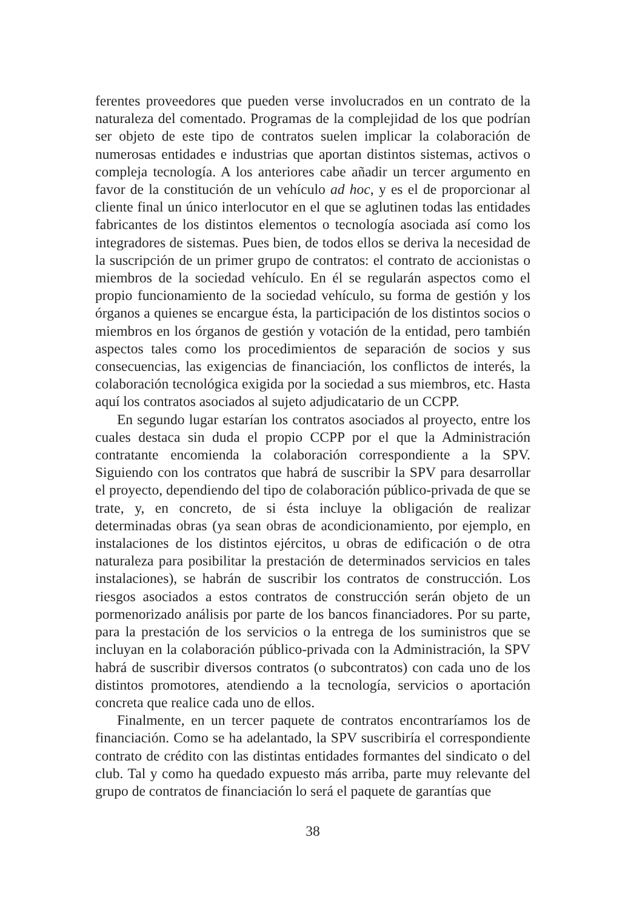ferentes proveedores que pueden verse involucrados en un contrato de la naturaleza del comentado. Programas de la complejidad de los que podrían ser objeto de este tipo de contratos suelen implicar la colaboración de numerosas entidades e industrias que aportan distintos sistemas, activos o compleja tecnología. A los anteriores cabe añadir un tercer argumento en favor de la constitución de un vehículo ad hoc, y es el de proporcionar al cliente final un único interlocutor en el que se aglutinen todas las entidades fabricantes de los distintos elementos o tecnología asociada así como los integradores de sistemas. Pues bien, de todos ellos se deriva la necesidad de la suscripción de un primer grupo de contratos: el contrato de accionistas o miembros de la sociedad vehículo. En él se regularán aspectos como el propio funcionamiento de la sociedad vehículo, su forma de gestión y los órganos a quienes se encargue ésta, la participación de los distintos socios o miembros en los órganos de gestión y votación de la entidad, pero también aspectos tales como los procedimientos de separación de socios y sus consecuencias, las exigencias de financiación, los conflictos de interés, la colaboración tecnológica exigida por la sociedad a sus miembros, etc. Hasta aquí los contratos asociados al sujeto adjudicatario de un CCPP.
En segundo lugar estarían los contratos asociados al proyecto, entre los cuales destaca sin duda el propio CCPP por el que la Administración contratante encomienda la colaboración correspondiente a la SPV. Siguiendo con los contratos que habrá de suscribir la SPV para desarrollar el proyecto, dependiendo del tipo de colaboración público-privada de que se trate, y, en concreto, de si ésta incluye la obligación de realizar determinadas obras (ya sean obras de acondicionamiento, por ejemplo, en instalaciones de los distintos ejércitos, u obras de edificación o de otra naturaleza para posibilitar la prestación de determinados servicios en tales instalaciones), se habrán de suscribir los contratos de construcción. Los riesgos asociados a estos contratos de construcción serán objeto de un pormenorizado análisis por parte de los bancos financiadores. Por su parte, para la prestación de los servicios o la entrega de los suministros que se incluyan en la colaboración público-privada con la Administración, la SPV habrá de suscribir diversos contratos (o subcontratos) con cada uno de los distintos promotores, atendiendo a la tecnología, servicios o aportación concreta que realice cada uno de ellos.
Finalmente, en un tercer paquete de contratos encontraríamos los de financiación. Como se ha adelantado, la SPV suscribiría el correspondiente contrato de crédito con las distintas entidades formantes del sindicato o del club. Tal y como ha quedado expuesto más arriba, parte muy relevante del grupo de contratos de financiación lo será el paquete de garantías que
38